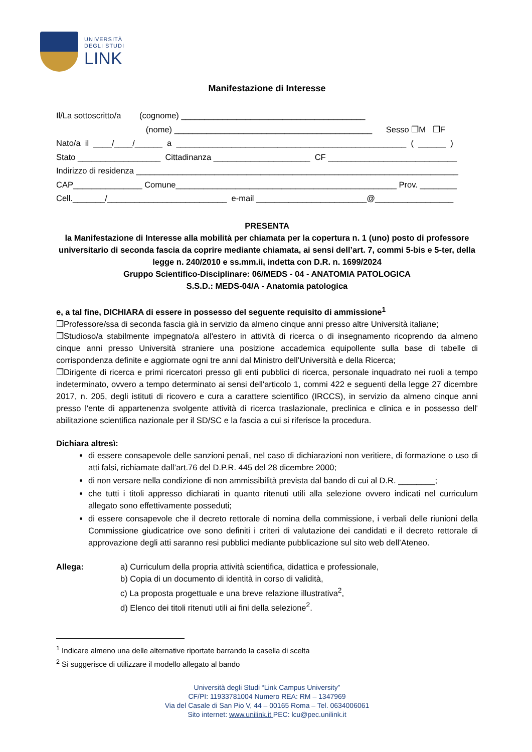UNIVERSITÀ
DEGLI STUDI
LINK
Manifestazione di Interesse
Il/La sottoscritto/a (cognome) ________________________________________
(nome) ___________________________________________ Sesso ❒M ❒F
Nato/a il ____/____/______ a __________________________________________________ ( ______ )
Stato __________________ Cittadinanza _____________________ CF ____________________________
Indirizzo di residenza ______________________________________________________________________
CAP_______________ Comune________________________________________________ Prov. ________
Cell._______/__________________________ e-mail ________________________@_________________
PRESENTA
la Manifestazione di Interesse alla mobilità per chiamata per la copertura n. 1 (uno) posto di professore universitario di seconda fascia da coprire mediante chiamata, ai sensi dell’art. 7, commi 5-bis e 5-ter, della legge n. 240/2010 e ss.mm.ii, indetta con D.R. n. 1699/2024
Gruppo Scientifico-Disciplinare: 06/MEDS - 04 - ANATOMIA PATOLOGICA
S.S.D.: MEDS-04/A - Anatomia patologica
e, a tal fine, DICHIARA di essere in possesso del seguente requisito di ammissione<sup>1</sup>
❒Professore/ssa di seconda fascia già in servizio da almeno cinque anni presso altre Università italiane;
❒Studioso/a stabilmente impegnato/a all'estero in attività di ricerca o di insegnamento ricoprendo da almeno cinque anni presso Università straniere una posizione accademica equipollente sulla base di tabelle di corrispondenza definite e aggiornate ogni tre anni dal Ministro dell’Università e della Ricerca;
❒Dirigente di ricerca e primi ricercatori presso gli enti pubblici di ricerca, personale inquadrato nei ruoli a tempo indeterminato, ovvero a tempo determinato ai sensi dell'articolo 1, commi 422 e seguenti della legge 27 dicembre 2017, n. 205, degli istituti di ricovero e cura a carattere scientifico (IRCCS), in servizio da almeno cinque anni presso l'ente di appartenenza svolgente attività di ricerca traslazionale, preclinica e clinica e in possesso dell' abilitazione scientifica nazionale per il SD/SC e la fascia a cui si riferisce la procedura.
Dichiara altresì:
di essere consapevole delle sanzioni penali, nel caso di dichiarazioni non veritiere, di formazione o uso di atti falsi, richiamate dall’art.76 del D.P.R. 445 del 28 dicembre 2000;
di non versare nella condizione di non ammissibilità prevista dal bando di cui al D.R. ________;
che tutti i titoli appresso dichiarati in quanto ritenuti utili alla selezione ovvero indicati nel curriculum allegato sono effettivamente posseduti;
di essere consapevole che il decreto rettorale di nomina della commissione, i verbali delle riunioni della Commissione giudicatrice ove sono definiti i criteri di valutazione dei candidati e il decreto rettorale di approvazione degli atti saranno resi pubblici mediante pubblicazione sul sito web dell’Ateneo.
Allega: a) Curriculum della propria attività scientifica, didattica e professionale,
b) Copia di un documento di identità in corso di validità,
c) La proposta progettuale e una breve relazione illustrativa<sup>2</sup>,
d) Elenco dei titoli ritenuti utili ai fini della selezione<sup>2</sup>.
<sup>1</sup> Indicare almeno una delle alternative riportate barrando la casella di scelta
<sup>2</sup> Si suggerisce di utilizzare il modello allegato al bando
Università degli Studi “Link Campus University”
CF/PI: 11933781004 Numero REA: RM – 1347969
Via del Casale di San Pio V, 44 – 00165 Roma – Tel. 0634006061
Sito internet: www.unilink.it PEC: lcu@pec.unilink.it